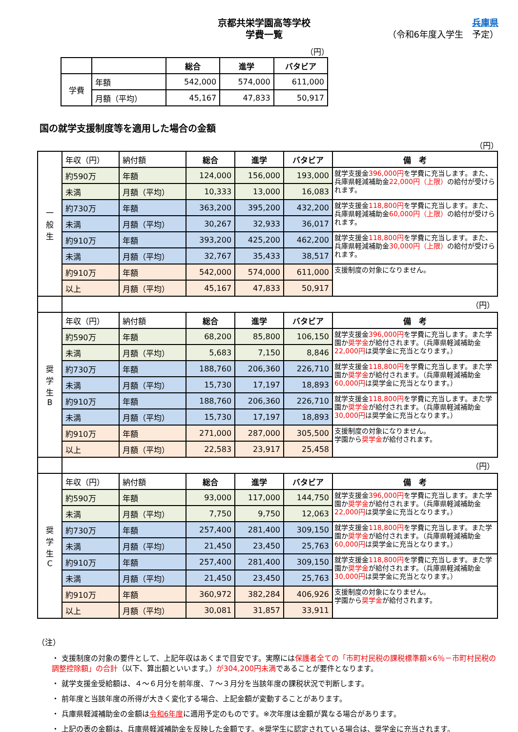京都共栄学園高等学校
学費一覧
兵庫県
（令和6年度入学生　予定）
（円）
| | | 総合 | 進学 | バタビア |
| --- | --- | --- | --- | --- |
| 学費 | 年額 | 542,000 | 574,000 | 611,000 |
| | 月額（平均） | 45,167 | 47,833 | 50,917 |
国の就学支援制度等を適用した場合の金額
（円）
| 一 般 生 | 年収（円） | 納付額 | 総合 | 進学 | バタビア | 備 考 |
| | 約590万 | 年額 | 124,000 | 156,000 | 193,000 | 就学支援金 396,000円 を学費に充当します。また、兵庫県軽減補助金 22,000円（上限） の給付が受けられます。 |
| | 未満 | 月額（平均） | 10,333 | 13,000 | 16,083 | |
| | 約730万 | 年額 | 363,200 | 395,200 | 432,200 | 就学支援金 118,800円 を学費に充当します。また、兵庫県軽減補助金 60,000円（上限） の給付が受けられます。 |
| | 未満 | 月額（平均） | 30,267 | 32,933 | 36,017 | |
| | 約910万 | 年額 | 393,200 | 425,200 | 462,200 | 就学支援金 118,800円 を学費に充当します。また、兵庫県軽減補助金 30,000円（上限） の給付が受けられます。 |
| | 未満 | 月額（平均） | 32,767 | 35,433 | 38,517 | |
| | 約910万 | 年額 | 542,000 | 574,000 | 611,000 | 支援制度の対象になりません。 |
| | 以上 | 月額（平均） | 45,167 | 47,833 | 50,917 | |
| | （円） | | | | | |
| 奨 学 生 B | 年収（円） | 納付額 | 総合 | 進学 | バタビア | 備 考 |
| | 約590万 | 年額 | 68,200 | 85,800 | 106,150 | 就学支援金 396,000円 を学費に充当します。また学園か 奨学金 が給付されます。（兵庫県軽減補助金 22,000円 は奨学金に充当となります。） |
| | 未満 | 月額（平均） | 5,683 | 7,150 | 8,846 | |
| | 約730万 | 年額 | 188,760 | 206,360 | 226,710 | 就学支援金 118,800円 を学費に充当します。また学園か 奨学金 が給付されます。（兵庫県軽減補助金 60,000円 は奨学金に充当となります。） |
| | 未満 | 月額（平均） | 15,730 | 17,197 | 18,893 | |
| | 約910万 | 年額 | 188,760 | 206,360 | 226,710 | 就学支援金 118,800円 を学費に充当します。また学園か 奨学金 が給付されます。（兵庫県軽減補助金 30,000円 は奨学金に充当となります。） |
| | 未満 | 月額（平均） | 15,730 | 17,197 | 18,893 | |
| | 約910万 | 年額 | 271,000 | 287,000 | 305,500 | 支援制度の対象になりません。 学園から 奨学金 が給付されます。 |
| | 以上 | 月額（平均） | 22,583 | 23,917 | 25,458 | |
| | （円） | | | | | |
| 奨 学 生 C | 年収（円） | 納付額 | 総合 | 進学 | バタビア | 備 考 |
| | 約590万 | 年額 | 93,000 | 117,000 | 144,750 | 就学支援金 396,000円 を学費に充当します。また学園か 奨学金 が給付されます。（兵庫県軽減補助金 22,000円 は奨学金に充当となります。） |
| | 未満 | 月額（平均） | 7,750 | 9,750 | 12,063 | |
| | 約730万 | 年額 | 257,400 | 281,400 | 309,150 | 就学支援金 118,800円 を学費に充当します。また学園か 奨学金 が給付されます。（兵庫県軽減補助金 60,000円 は奨学金に充当となります。） |
| | 未満 | 月額（平均） | 21,450 | 23,450 | 25,763 | |
| | 約910万 | 年額 | 257,400 | 281,400 | 309,150 | 就学支援金 118,800円 を学費に充当します。また学園か 奨学金 が給付されます。（兵庫県軽減補助金 30,000円 は奨学金に充当となります。） |
| | 未満 | 月額（平均） | 21,450 | 23,450 | 25,763 | |
| | 約910万 | 年額 | 360,972 | 382,284 | 406,926 | 支援制度の対象になりません。 学園から 奨学金 が給付されます。 |
| | 以上 | 月額（平均） | 30,081 | 31,857 | 33,911 | |
（注）
・ 支援制度の対象の要件として、上記年収はあくまで目安です。実際には保護者全ての「市町村民税の課税標準額×6％－市町村民税の調整控除額」の合計（以下、算出額といいます。）が304,200円未満であることが要件となります。
・ 就学支援金受給額は、４～６月分を前年度、７～３月分を当該年度の課税状況で判断します。
・ 前年度と当該年度の所得が大きく変化する場合、上記金額が変動することがあります。
・ 兵庫県軽減補助金の金額は令和6年度に適用予定のものです。※次年度は金額が異なる場合があります。
・ 上記の表の金額は、兵庫県軽減補助金を反映した金額です。※奨学生に認定されている場合は、奨学金に充当されます。